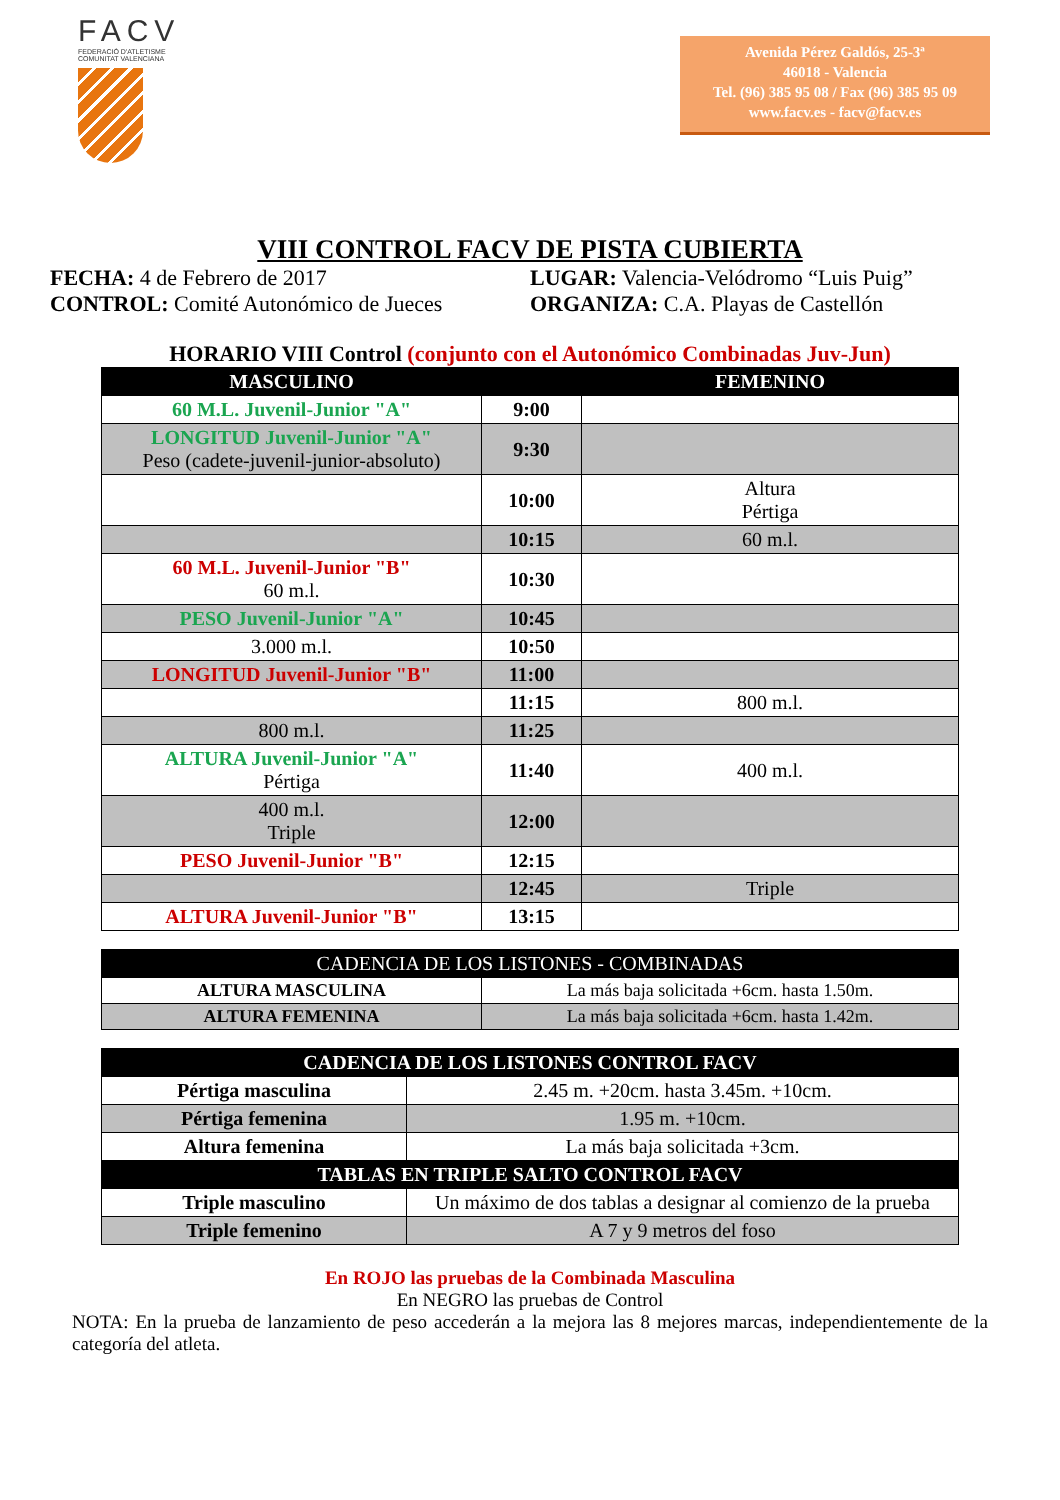FACV
FEDERACIÓ D'ATLETISME
COMUNITAT VALENCIANA
Avenida Pérez Galdós, 25-3ª
46018 - Valencia
Tel. (96) 385 95 08 / Fax (96) 385 95 09
www.facv.es - facv@facv.es
VIII CONTROL FACV DE PISTA CUBIERTA
FECHA: 4 de Febrero de 2017
CONTROL: Comité Autonómico de Jueces
LUGAR: Valencia-Velódromo “Luis Puig”
ORGANIZA: C.A. Playas de Castellón
HORARIO VIII Control (conjunto con el Autonómico Combinadas Juv-Jun)
| MASCULINO | | FEMENINO |
| --- | --- | --- |
| 60 M.L. Juvenil-Junior "A" | 9:00 | |
| LONGITUD Juvenil-Junior "A" Peso (cadete-juvenil-junior-absoluto) | 9:30 | |
| | 10:00 | Altura Pértiga |
| | 10:15 | 60 m.l. |
| 60 M.L. Juvenil-Junior "B" 60 m.l. | 10:30 | |
| PESO Juvenil-Junior "A" | 10:45 | |
| 3.000 m.l. | 10:50 | |
| LONGITUD Juvenil-Junior "B" | 11:00 | |
| | 11:15 | 800 m.l. |
| 800 m.l. | 11:25 | |
| ALTURA Juvenil-Junior "A" Pértiga | 11:40 | 400 m.l. |
| 400 m.l. Triple | 12:00 | |
| PESO Juvenil-Junior "B" | 12:15 | |
| | 12:45 | Triple |
| ALTURA Juvenil-Junior "B" | 13:15 | |
| CADENCIA DE LOS LISTONES - COMBINADAS | |
| --- | --- |
| ALTURA MASCULINA | La más baja solicitada +6cm. hasta 1.50m. |
| ALTURA FEMENINA | La más baja solicitada +6cm. hasta 1.42m. |
| CADENCIA DE LOS LISTONES CONTROL FACV | |
| --- | --- |
| Pértiga masculina | 2.45 m. +20cm. hasta 3.45m. +10cm. |
| Pértiga femenina | 1.95 m. +10cm. |
| Altura femenina | La más baja solicitada +3cm. |
| TABLAS EN TRIPLE SALTO CONTROL FACV | |
| Triple masculino | Un máximo de dos tablas a designar al comienzo de la prueba |
| Triple femenino | A 7 y 9 metros del foso |
En ROJO las pruebas de la Combinada Masculina
En NEGRO las pruebas de Control
NOTA: En la prueba de lanzamiento de peso accederán a la mejora las 8 mejores marcas, independientemente de la categoría del atleta.